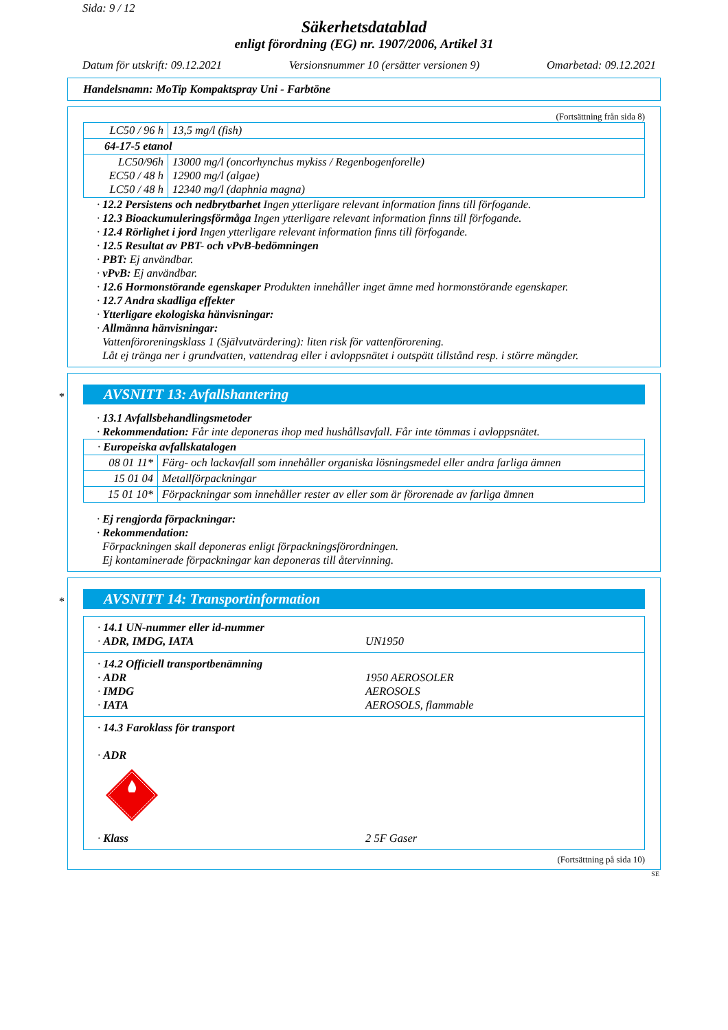Sida: 9 / 12
Säkerhetsdatablad
enligt förordning (EG) nr. 1907/2006, Artikel 31
Datum för utskrift: 09.12.2021 Versionsnummer 10 (ersätter versionen 9) Omarbetad: 09.12.2021
Handelsnamn: MoTip Kompaktspray Uni - Farbtöne
(Fortsättning från sida 8)
| LC50 / 96 h | 13,5 mg/l (fish) |
| 64-17-5 etanol | |
| LC50/96h EC50 / 48 h LC50 / 48 h | 13000 mg/l (oncorhynchus mykiss / Regenbogenforelle) 12900 mg/l (algae) 12340 mg/l (daphnia magna) |
· 12.2 Persistens och nedbrytbarhet Ingen ytterligare relevant information finns till förfogande.
· 12.3 Bioackumuleringsförmåga Ingen ytterligare relevant information finns till förfogande.
· 12.4 Rörlighet i jord Ingen ytterligare relevant information finns till förfogande.
· 12.5 Resultat av PBT- och vPvB-bedömningen
· PBT: Ej användbar.
· vPvB: Ej användbar.
· 12.6 Hormonstörande egenskaper Produkten innehåller inget ämne med hormonstörande egenskaper.
· 12.7 Andra skadliga effekter
· Ytterligare ekologiska hänvisningar:
· Allmänna hänvisningar:
Vattenföroreningsklass 1 (Självutvärdering): liten risk för vattenförorening.
Låt ej tränga ner i grundvatten, vattendrag eller i avloppsnätet i outspätt tillstånd resp. i större mängder.
*
AVSNITT 13: Avfallshantering
· 13.1 Avfallsbehandlingsmetoder
· Rekommendation: Får inte deponeras ihop med hushållsavfall. Får inte tömmas i avloppsnätet.
| · Europeiska avfallskatalogen | |
| 08 01 11* | Färg- och lackavfall som innehåller organiska lösningsmedel eller andra farliga ämnen |
| 15 01 04 | Metallförpackningar |
| 15 01 10* | Förpackningar som innehåller rester av eller som är förorenade av farliga ämnen |
· Ej rengjorda förpackningar:
· Rekommendation:
Förpackningen skall deponeras enligt förpackningsförordningen.
Ej kontaminerade förpackningar kan deponeras till återvinning.
*
AVSNITT 14: Transportinformation
· 14.1 UN-nummer eller id-nummer
· ADR, IMDG, IATA UN1950
· 14.2 Officiell transportbenämning
· ADR 1950 AEROSOLER
· IMDG AEROSOLS
· IATA AEROSOLS, flammable
· 14.3 Faroklass för transport
· ADR
· Klass 2 5F Gaser
(Fortsättning på sida 10)
SE